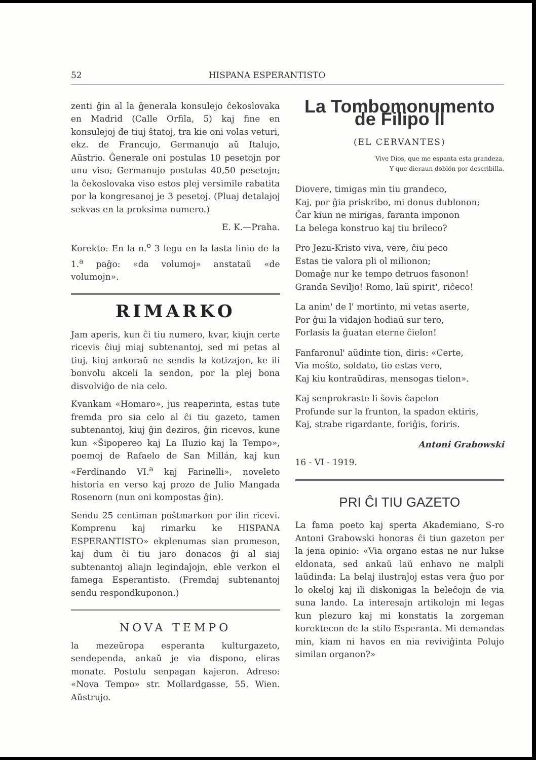52 HISPANA ESPERANTISTO
zenti ĝin al la ĝenerala konsulejo ĉekoslovaka en Madrid (Calle Orfila, 5) kaj fine en konsulejoj de tiuj ŝtatoj, tra kie oni volas veturi, ekz. de Francujo, Germanujo aŭ Italujo, Aŭstrio. Ĝenerale oni postulas 10 pesetojn por unu viso; Germanujo postulas 40,50 pesetojn; la ĉekoslovaka viso estos plej versimile rabatita por la kongresanoj je 3 pesetoj. (Pluaj detalajoj sekvas en la proksima numero.)
E. K.—Praha.
Korekto: En la n.<sup>o</sup> 3 legu en la lasta linio de la 1.<sup>a</sup> paĝo: «da volumoj» anstataŭ «de volumojn».
RIMARKO
Jam aperis, kun ĉi tiu numero, kvar, kiujn certe ricevis ĉiuj miaj subtenantoj, sed mi petas al tiuj, kiuj ankoraŭ ne sendis la kotizajon, ke ili bonvolu akceli la sendon, por la plej bona disvolviĝo de nia celo.
Kvankam «Homaro», jus reaperinta, estas tute fremda pro sia celo al ĉi tiu gazeto, tamen subtenantoj, kiuj ĝin deziros, ĝin ricevos, kune kun «Ŝipopereo kaj La Iluzio kaj la Tempo», poemoj de Rafaelo de San Millán, kaj kun «Ferdinando VI.<sup>a</sup> kaj Farinelli», noveleto historia en verso kaj prozo de Julio Mangada Rosenorn (nun oni kompostas ĝin).
Sendu 25 centiman poŝtmarkon por ilin ricevi. Komprenu kaj rimarku ke HISPANA ESPERANTISTO» ekplenumas sian promeson, kaj dum ĉi tiu jaro donacos ĝi al siaj subtenantoj aliajn legindaĵojn, eble verkon el famega Esperantisto. (Fremdaj subtenantoj sendu respondkuponon.)
NOVA TEMPO
la mezeŭropa esperanta kulturgazeto, sendependa, ankaŭ je via dispono, eliras monate. Postulu senpagan kajeron. Adreso: «Nova Tempo» str. Mollardgasse, 55. Wien. Aŭstrujo.
La Tombomonumento de Filipo II
(EL CERVANTES)
Vive Dios, que me espanta esta grandeza,
Y que dieraun doblón por describilla.
Diovere, timigas min tiu grandeco,
Kaj, por ĝia priskribo, mi donus dublonon;
Ĉar kiun ne mirigas, faranta imponon
La belega konstruo kaj tiu brileco?
Pro Jezu-Kristo viva, vere, ĉiu peco
Estas tie valora pli ol milionon;
Domaĝe nur ke tempo detruos fasonon!
Granda Seviljo! Romo, laŭ spirit', riĉeco!
La anim' de l' mortinto, mi vetas aserte,
Por ĝui la vidajon hodiaŭ sur tero,
Forlasis la ĝuatan eterne ĉielon!
Fanfaronul' aŭdinte tion, diris: «Certe,
Via moŝto, soldato, tio estas vero,
Kaj kiu kontraŭdiras, mensogas tielon».
Kaj senprokraste li ŝovis ĉapelon
Profunde sur la frunton, la spadon ektiris,
Kaj, strabe rigardante, foriĝis, foriris.
Antoni Grabowski
16 - VI - 1919.
PRI ĈI TIU GAZETO
La fama poeto kaj sperta Akademiano, S-ro Antoni Grabowski honoras ĉi tiun gazeton per la jena opinio: «Via organo estas ne nur lukse eldonata, sed ankaŭ laŭ enhavo ne malpli laŭdinda: La belaj ilustraĵoj estas vera ĝuo por lo okeloj kaj ili diskonigas la beleĉojn de via suna lando. La interesajn artikolojn mi legas kun plezuro kaj mi konstatis la zorgeman korektecon de la stilo Esperanta. Mi demandas min, kiam ni havos en nia reviviĝinta Polujo similan organon?»